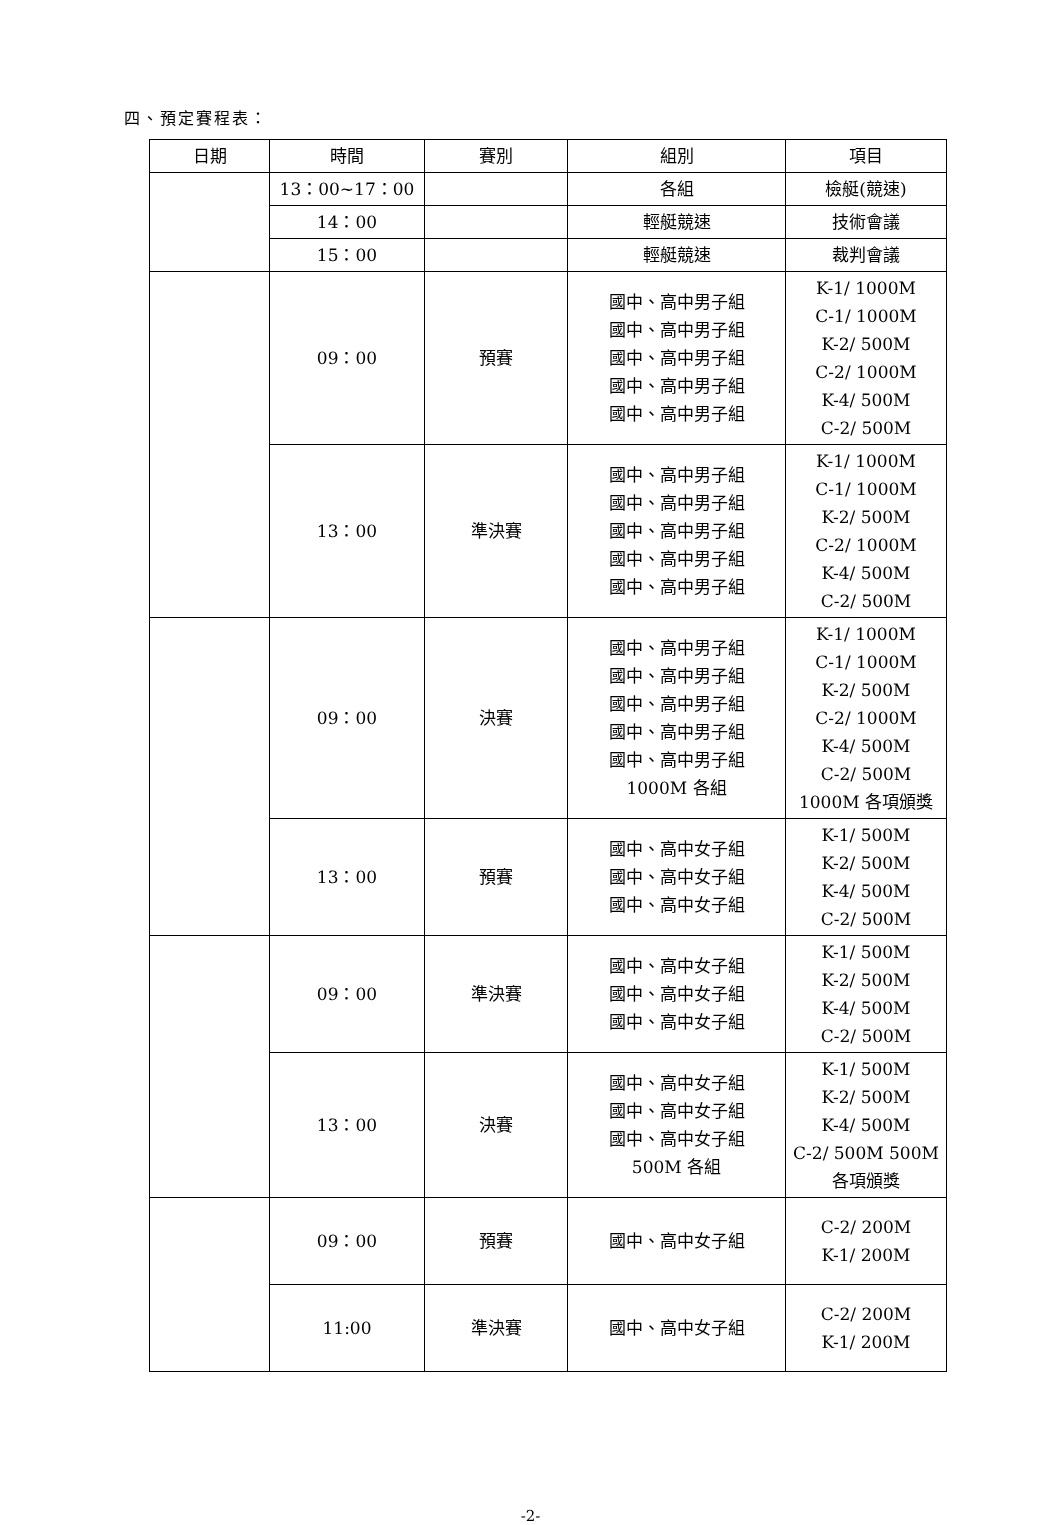四、預定賽程表：
| 日期 | 時間 | 賽別 | 組別 | 項目 |
| --- | --- | --- | --- | --- |
| | 13：00~17：00 | | 各組 | 檢艇(競速) |
| | 14：00 | | 輕艇競速 | 技術會議 |
| | 15：00 | | 輕艇競速 | 裁判會議 |
| | 09：00 | 預賽 | 國中、高中男子組 國中、高中男子組 國中、高中男子組 國中、高中男子組 國中、高中男子組 | K-1/ 1000M C-1/ 1000M K-2/ 500M C-2/ 1000M K-4/ 500M C-2/ 500M |
| | 13：00 | 準決賽 | 國中、高中男子組 國中、高中男子組 國中、高中男子組 國中、高中男子組 國中、高中男子組 | K-1/ 1000M C-1/ 1000M K-2/ 500M C-2/ 1000M K-4/ 500M C-2/ 500M |
| | 09：00 | 決賽 | 國中、高中男子組 國中、高中男子組 國中、高中男子組 國中、高中男子組 國中、高中男子組 1000M 各組 | K-1/ 1000M C-1/ 1000M K-2/ 500M C-2/ 1000M K-4/ 500M C-2/ 500M 1000M 各項頒獎 |
| | 13：00 | 預賽 | 國中、高中女子組 國中、高中女子組 國中、高中女子組 | K-1/ 500M K-2/ 500M K-4/ 500M C-2/ 500M |
| | 09：00 | 準決賽 | 國中、高中女子組 國中、高中女子組 國中、高中女子組 | K-1/ 500M K-2/ 500M K-4/ 500M C-2/ 500M |
| | 13：00 | 決賽 | 國中、高中女子組 國中、高中女子組 國中、高中女子組 500M 各組 | K-1/ 500M K-2/ 500M K-4/ 500M C-2/ 500M 500M 各項頒獎 |
| | 09：00 | 預賽 | 國中、高中女子組 | C-2/ 200M K-1/ 200M |
| | 11:00 | 準決賽 | 國中、高中女子組 | C-2/ 200M K-1/ 200M |
-2-